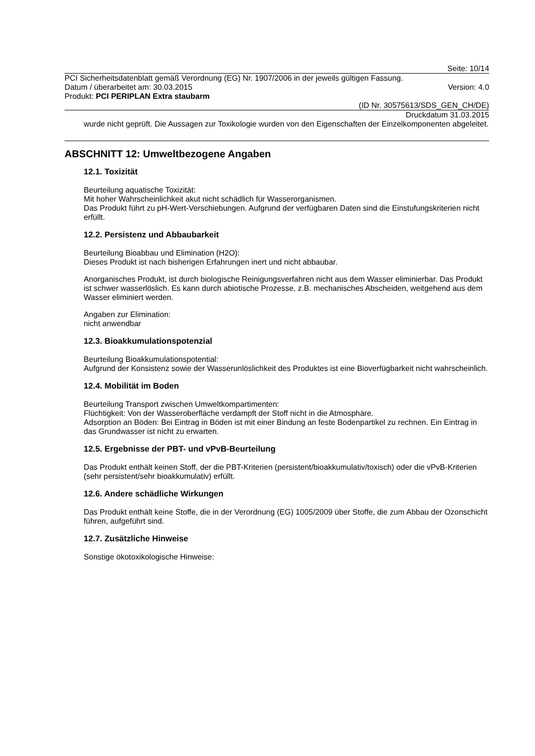Seite: 10/14
PCI Sicherheitsdatenblatt gemäß Verordnung (EG) Nr. 1907/2006 in der jeweils gültigen Fassung.
Datum / überarbeitet am: 30.03.2015 Version: 4.0
Produkt: PCI PERIPLAN Extra staubarm
(ID Nr. 30575613/SDS_GEN_CH/DE)
Druckdatum 31.03.2015
wurde nicht geprüft. Die Aussagen zur Toxikologie wurden von den Eigenschaften der Einzelkomponenten abgeleitet.
ABSCHNITT 12: Umweltbezogene Angaben
12.1. Toxizität
Beurteilung aquatische Toxizität:
Mit hoher Wahrscheinlichkeit akut nicht schädlich für Wasserorganismen.
Das Produkt führt zu pH-Wert-Verschiebungen. Aufgrund der verfügbaren Daten sind die Einstufungskriterien nicht erfüllt.
12.2. Persistenz und Abbaubarkeit
Beurteilung Bioabbau und Elimination (H2O):
Dieses Produkt ist nach bisherigen Erfahrungen inert und nicht abbaubar.
Anorganisches Produkt, ist durch biologische Reinigungsverfahren nicht aus dem Wasser eliminierbar. Das Produkt ist schwer wasserlöslich. Es kann durch abiotische Prozesse, z.B. mechanisches Abscheiden, weitgehend aus dem Wasser eliminiert werden.
Angaben zur Elimination:
nicht anwendbar
12.3. Bioakkumulationspotenzial
Beurteilung Bioakkumulationspotential:
Aufgrund der Konsistenz sowie der Wasserunlöslichkeit des Produktes ist eine Bioverfügbarkeit nicht wahrscheinlich.
12.4. Mobilität im Boden
Beurteilung Transport zwischen Umweltkompartimenten:
Flüchtigkeit: Von der Wasseroberfläche verdampft der Stoff nicht in die Atmosphäre.
Adsorption an Böden: Bei Eintrag in Böden ist mit einer Bindung an feste Bodenpartikel zu rechnen. Ein Eintrag in das Grundwasser ist nicht zu erwarten.
12.5. Ergebnisse der PBT- und vPvB-Beurteilung
Das Produkt enthält keinen Stoff, der die PBT-Kriterien (persistent/bioakkumulativ/toxisch) oder die vPvB-Kriterien (sehr persistent/sehr bioakkumulativ) erfüllt.
12.6. Andere schädliche Wirkungen
Das Produkt enthält keine Stoffe, die in der Verordnung (EG) 1005/2009 über Stoffe, die zum Abbau der Ozonschicht führen, aufgeführt sind.
12.7. Zusätzliche Hinweise
Sonstige ökotoxikologische Hinweise: